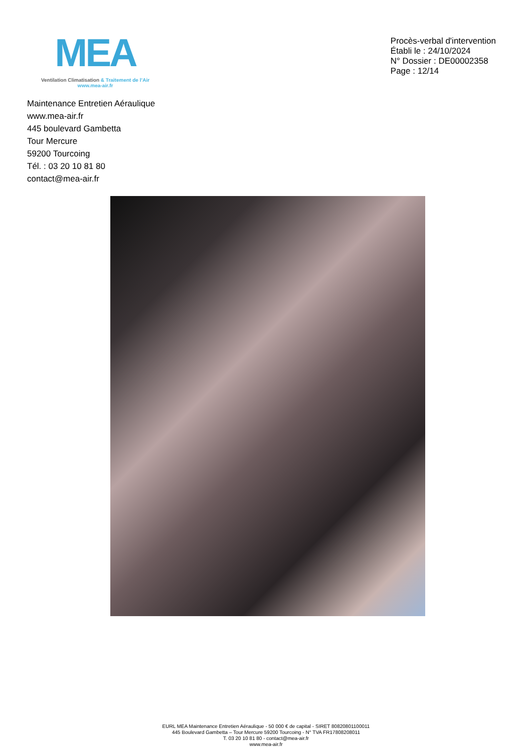MEA
Ventilation Climatisation & Traitement de l’Air
www.mea-air.fr
Procès-verbal d'intervention
Établi le : 24/10/2024
N° Dossier : DE00002358
Page : 12/14
Maintenance Entretien Aéraulique
www.mea-air.fr
445 boulevard Gambetta
Tour Mercure
59200 Tourcoing
Tél. : 03 20 10 81 80
contact@mea-air.fr
EURL MEA Maintenance Entretien Aéraulique - 50 000 € de capital - SIRET 80820801100011
445 Boulevard Gambetta – Tour Mercure 59200 Tourcoing - N° TVA FR17808208011
T. 03 20 10 81 80 - contact@mea-air.fr
www.mea-air.fr